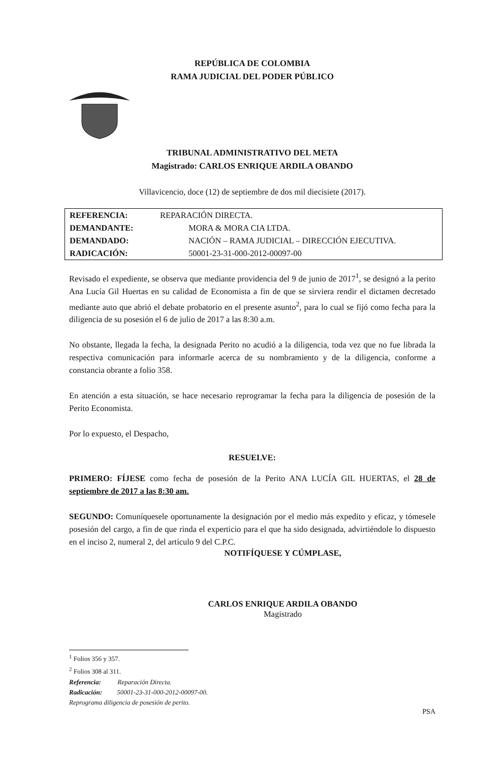REPÚBLICA DE COLOMBIA
RAMA JUDICIAL DEL PODER PÚBLICO
TRIBUNAL ADMINISTRATIVO DEL META
Magistrado: CARLOS ENRIQUE ARDILA OBANDO
Villavicencio, doce (12) de septiembre de dos mil diecisiete (2017).
| REFERENCIA: | REPARACIÓN DIRECTA. |
| DEMANDANTE: | MORA & MORA CIA LTDA. |
| DEMANDADO: | NACIÓN – RAMA JUDICIAL – DIRECCIÓN EJECUTIVA. |
| RADICACIÓN: | 50001-23-31-000-2012-00097-00 |
Revisado el expediente, se observa que mediante providencia del 9 de junio de 2017<sup>1</sup>, se designó a la perito Ana Lucía Gil Huertas en su calidad de Economista a fin de que se sirviera rendir el dictamen decretado mediante auto que abrió el debate probatorio en el presente asunto<sup>2</sup>, para lo cual se fijó como fecha para la diligencia de su posesión el 6 de julio de 2017 a las 8:30 a.m.
No obstante, llegada la fecha, la designada Perito no acudió a la diligencia, toda vez que no fue librada la respectiva comunicación para informarle acerca de su nombramiento y de la diligencia, conforme a constancia obrante a folio 358.
En atención a esta situación, se hace necesario reprogramar la fecha para la diligencia de posesión de la Perito Economista.
Por lo expuesto, el Despacho,
RESUELVE:
PRIMERO: FÍJESE como fecha de posesión de la Perito ANA LUCÍA GIL HUERTAS, el 28 de septiembre de 2017 a las 8:30 am.
SEGUNDO: Comuníquesele oportunamente la designación por el medio más expedito y eficaz, y tómesele posesión del cargo, a fin de que rinda el experticio para el que ha sido designada, advirtiéndole lo dispuesto en el inciso 2, numeral 2, del artículo 9 del C.P.C.
NOTIFÍQUESE Y CÚMPLASE,
CARLOS ENRIQUE ARDILA OBANDO
Magistrado
<sup>1</sup> Folios 356 y 357.
<sup>2</sup> Folios 308 al 311.
Referencia: Reparación Directa.
Radicación: 50001-23-31-000-2012-00097-00.
Reprograma diligencia de posesión de perito.
PSA